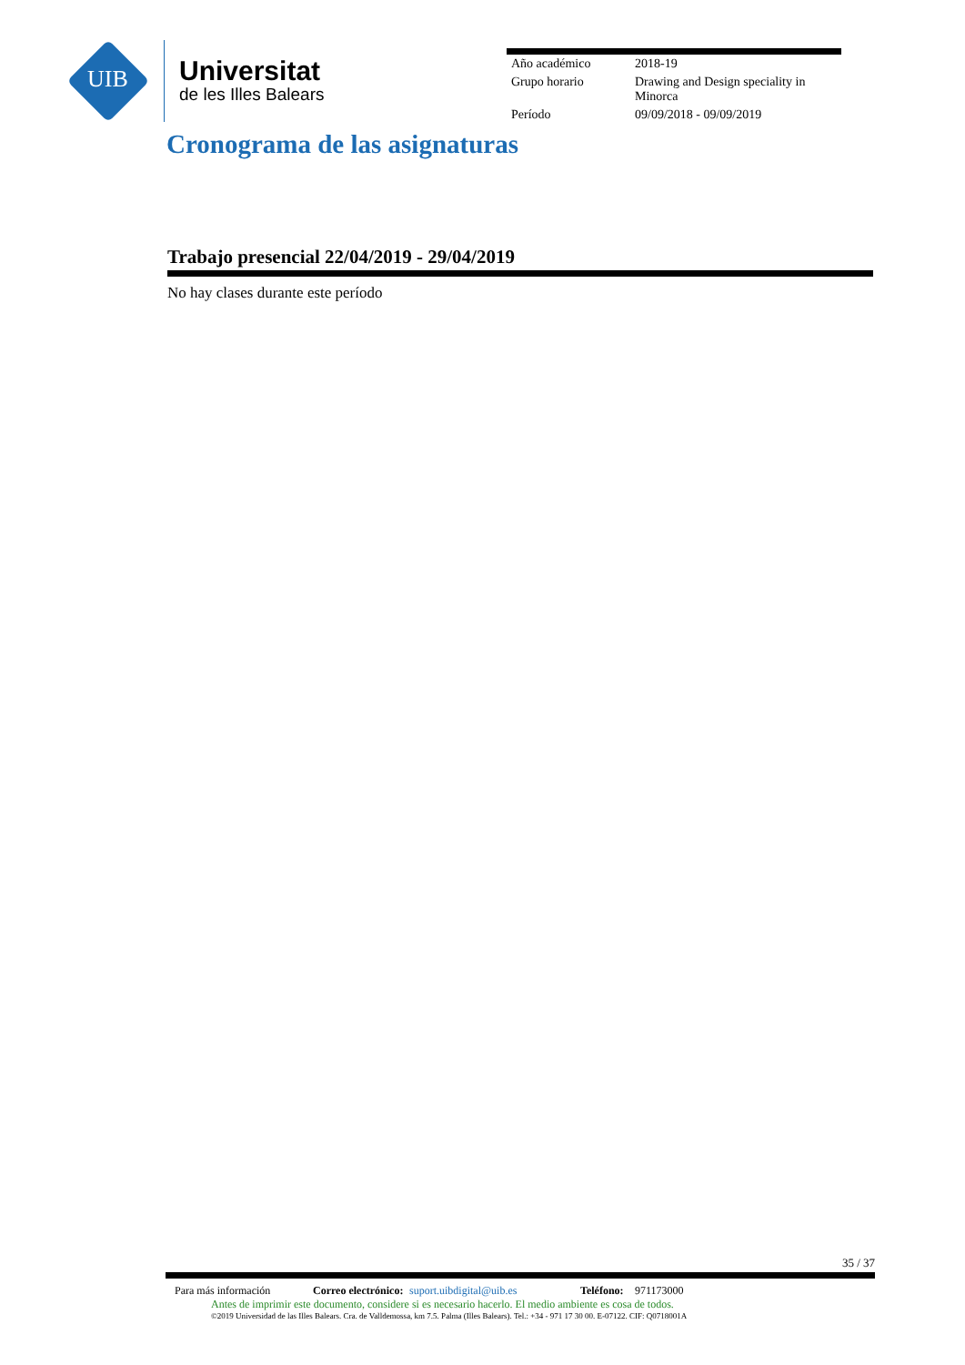UIB
Universitat
de les Illes Balears
| Año académico | 2018-19 |
| Grupo horario | Drawing and Design speciality in Minorca |
| Período | 09/09/2018 - 09/09/2019 |
Cronograma de las asignaturas
Trabajo presencial 22/04/2019 - 29/04/2019
No hay clases durante este período
35 / 37
Para más información Correo electrónico: suport.uibdigital@uib.es Teléfono: 971173000
Antes de imprimir este documento, considere si es necesario hacerlo. El medio ambiente es cosa de todos.
©2019 Universidad de las Illes Balears. Cra. de Valldemossa, km 7.5. Palma (Illes Balears). Tel.: +34 - 971 17 30 00. E-07122. CIF: Q0718001A